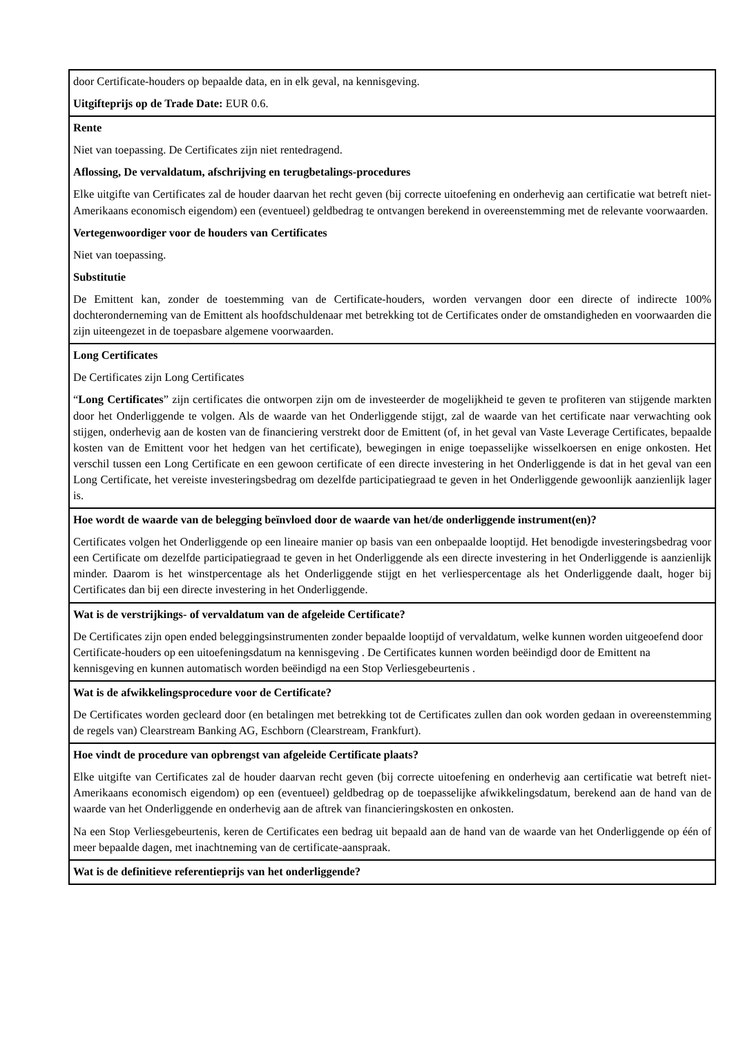| door Certificate-houders op bepaalde data, en in elk geval, na kennisgeving. Uitgifteprijs op de Trade Date: EUR 0.6. |
| Rente Niet van toepassing. De Certificates zijn niet rentedragend. Aflossing, De vervaldatum, afschrijving en terugbetalings-procedures Elke uitgifte van Certificates zal de houder daarvan het recht geven (bij correcte uitoefening en onderhevig aan certificatie wat betreft niet-Amerikaans economisch eigendom) een (eventueel) geldbedrag te ontvangen berekend in overeenstemming met de relevante voorwaarden. Vertegenwoordiger voor de houders van Certificates Niet van toepassing. Substitutie De Emittent kan, zonder de toestemming van de Certificate-houders, worden vervangen door een directe of indirecte 100% dochteronderneming van de Emittent als hoofdschuldenaar met betrekking tot de Certificates onder de omstandigheden en voorwaarden die zijn uiteengezet in de toepasbare algemene voorwaarden. |
| Long Certificates De Certificates zijn Long Certificates “ Long Certificates ” zijn certificates die ontworpen zijn om de investeerder de mogelijkheid te geven te profiteren van stijgende markten door het Onderliggende te volgen. Als de waarde van het Onderliggende stijgt, zal de waarde van het certificate naar verwachting ook stijgen, onderhevig aan de kosten van de financiering verstrekt door de Emittent (of, in het geval van Vaste Leverage Certificates, bepaalde kosten van de Emittent voor het hedgen van het certificate), bewegingen in enige toepasselijke wisselkoersen en enige onkosten. Het verschil tussen een Long Certificate en een gewoon certificate of een directe investering in het Onderliggende is dat in het geval van een Long Certificate, het vereiste investeringsbedrag om dezelfde participatiegraad te geven in het Onderliggende gewoonlijk aanzienlijk lager is. |
| Hoe wordt de waarde van de belegging beïnvloed door de waarde van het/de onderliggende instrument(en)? Certificates volgen het Onderliggende op een lineaire manier op basis van een onbepaalde looptijd. Het benodigde investeringsbedrag voor een Certificate om dezelfde participatiegraad te geven in het Onderliggende als een directe investering in het Onderliggende is aanzienlijk minder. Daarom is het winstpercentage als het Onderliggende stijgt en het verliespercentage als het Onderliggende daalt, hoger bij Certificates dan bij een directe investering in het Onderliggende. |
| Wat is de verstrijkings- of vervaldatum van de afgeleide Certificate? De Certificates zijn open ended beleggingsinstrumenten zonder bepaalde looptijd of vervaldatum, welke kunnen worden uitgeoefend door Certificate-houders op een uitoefeningsdatum na kennisgeving . De Certificates kunnen worden beëindigd door de Emittent na kennisgeving en kunnen automatisch worden beëindigd na een Stop Verliesgebeurtenis . |
| Wat is de afwikkelingsprocedure voor de Certificate? De Certificates worden gecleard door (en betalingen met betrekking tot de Certificates zullen dan ook worden gedaan in overeenstemming de regels van) Clearstream Banking AG, Eschborn (Clearstream, Frankfurt). |
| Hoe vindt de procedure van opbrengst van afgeleide Certificate plaats? Elke uitgifte van Certificates zal de houder daarvan recht geven (bij correcte uitoefening en onderhevig aan certificatie wat betreft niet-Amerikaans economisch eigendom) op een (eventueel) geldbedrag op de toepasselijke afwikkelingsdatum, berekend aan de hand van de waarde van het Onderliggende en onderhevig aan de aftrek van financieringskosten en onkosten. Na een Stop Verliesgebeurtenis, keren de Certificates een bedrag uit bepaald aan de hand van de waarde van het Onderliggende op één of meer bepaalde dagen, met inachtneming van de certificate-aanspraak. |
| Wat is de definitieve referentieprijs van het onderliggende? |